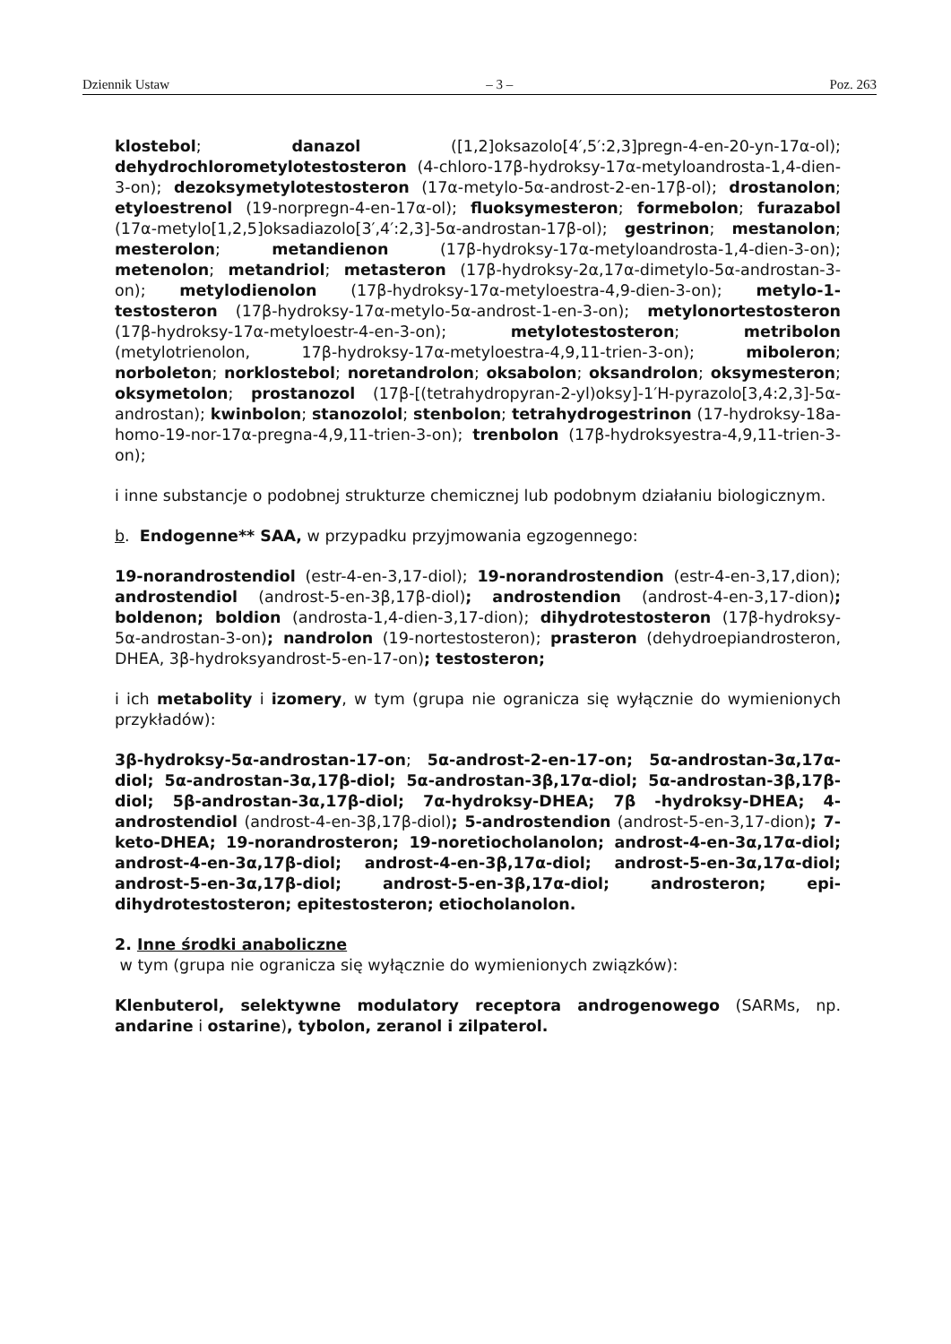Dziennik Ustaw – 3 – Poz. 263
klostebol; danazol ([1,2]oksazolo[4′,5′:2,3]pregn-4-en-20-yn-17α-ol); dehydrochlorometylotestosteron (4-chloro-17β-hydroksy-17α-metyloandrosta-1,4-dien-3-on); dezoksymetylotestosteron (17α-metylo-5α-androst-2-en-17β-ol); drostanolon; etyloestrenol (19-norpregn-4-en-17α-ol); fluoksymesteron; formebolon; furazabol (17α-metylo[1,2,5]oksadiazolo[3′,4′:2,3]-5α-androstan-17β-ol); gestrinon; mestanolon; mesterolon; metandienon (17β-hydroksy-17α-metyloandrosta-1,4-dien-3-on); metenolon; metandriol; metasteron (17β-hydroksy-2α,17α-dimetylo-5α-androstan-3-on); metylodienolon (17β-hydroksy-17α-metyloestra-4,9-dien-3-on); metylo-1-testosteron (17β-hydroksy-17α-metylo-5α-androst-1-en-3-on); metylonortestosteron (17β-hydroksy-17α-metyloestr-4-en-3-on); metylotestosteron; metribolon (metylotrienolon, 17β-hydroksy-17α-metyloestra-4,9,11-trien-3-on); miboleron; norboleton; norklostebol; noretandrolon; oksabolon; oksandrolon; oksymesteron; oksymetolon; prostanozol (17β-[(tetrahydropyran-2-yl)oksy]-1′H-pyrazolo[3,4:2,3]-5α-androstan); kwinbolon; stanozolol; stenbolon; tetrahydrogestrinon (17-hydroksy-18a-homo-19-nor-17α-pregna-4,9,11-trien-3-on); trenbolon (17β-hydroksyestra-4,9,11-trien-3-on);
i inne substancje o podobnej strukturze chemicznej lub podobnym działaniu biologicznym.
b. Endogenne** SAA, w przypadku przyjmowania egzogennego:
19-norandrostendiol (estr-4-en-3,17-diol); 19-norandrostendion (estr-4-en-3,17,dion); androstendiol (androst-5-en-3β,17β-diol); androstendion (androst-4-en-3,17-dion); boldenon; boldion (androsta-1,4-dien-3,17-dion); dihydrotestosteron (17β-hydroksy-5α-androstan-3-on); nandrolon (19-nortestosteron); prasteron (dehydroepiandrosteron, DHEA, 3β-hydroksyandrost-5-en-17-on); testosteron;
i ich metabolity i izomery, w tym (grupa nie ogranicza się wyłącznie do wymienionych przykładów):
3β-hydroksy-5α-androstan-17-on; 5α-androst-2-en-17-on; 5α-androstan-3α,17α-diol; 5α-androstan-3α,17β-diol; 5α-androstan-3β,17α-diol; 5α-androstan-3β,17β-diol; 5β-androstan-3α,17β-diol; 7α-hydroksy-DHEA; 7β -hydroksy-DHEA; 4-androstendiol (androst-4-en-3β,17β-diol); 5-androstendion (androst-5-en-3,17-dion); 7-keto-DHEA; 19-norandrosteron; 19-noretiocholanolon; androst-4-en-3α,17α-diol; androst-4-en-3α,17β-diol; androst-4-en-3β,17α-diol; androst-5-en-3α,17α-diol; androst-5-en-3α,17β-diol; androst-5-en-3β,17α-diol; androsteron; epi-dihydrotestosteron; epitestosteron; etiocholanolon.
2. Inne środki anaboliczne
w tym (grupa nie ogranicza się wyłącznie do wymienionych związków):
Klenbuterol, selektywne modulatory receptora androgenowego (SARMs, np. andarine i ostarine), tybolon, zeranol i zilpaterol.